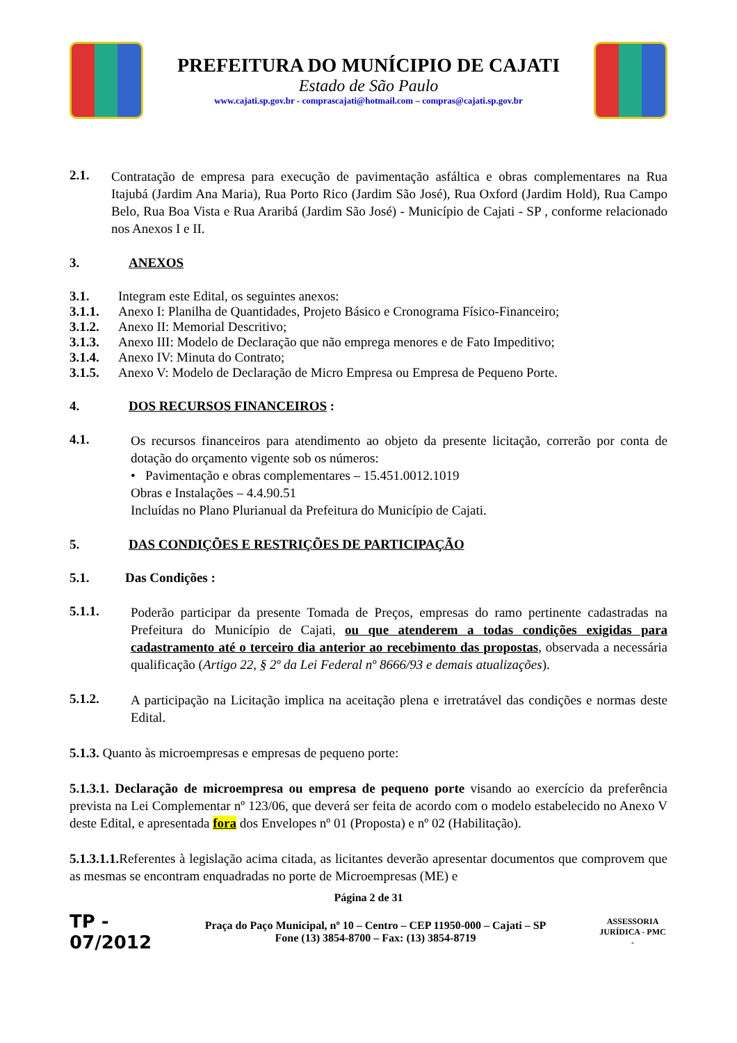PREFEITURA DO MUNÍCIPIO DE CAJATI
Estado de São Paulo
www.cajati.sp.gov.br - comprascajati@hotmail.com – compras@cajati.sp.gov.br
2.1.
Contratação de empresa para execução de pavimentação asfáltica e obras complementares na Rua Itajubá (Jardim Ana Maria), Rua Porto Rico (Jardim São José), Rua Oxford (Jardim Hold), Rua Campo Belo, Rua Boa Vista e Rua Araribá (Jardim São José) - Município de Cajati - SP , conforme relacionado nos Anexos I e II.
3. ANEXOS
3.1. Integram este Edital, os seguintes anexos:
3.1.1. Anexo I: Planilha de Quantidades, Projeto Básico e Cronograma Físico-Financeiro;
3.1.2. Anexo II: Memorial Descritivo;
3.1.3. Anexo III: Modelo de Declaração que não emprega menores e de Fato Impeditivo;
3.1.4. Anexo IV: Minuta do Contrato;
3.1.5. Anexo V: Modelo de Declaração de Micro Empresa ou Empresa de Pequeno Porte.
4. DOS RECURSOS FINANCEIROS :
4.1.
Os recursos financeiros para atendimento ao objeto da presente licitação, correrão por conta de dotação do orçamento vigente sob os números:
• Pavimentação e obras complementares – 15.451.0012.1019
Obras e Instalações – 4.4.90.51
Incluídas no Plano Plurianual da Prefeitura do Município de Cajati.
5. DAS CONDIÇÕES E RESTRIÇÕES DE PARTICIPAÇÃO
5.1. Das Condições :
5.1.1.
Poderão participar da presente Tomada de Preços, empresas do ramo pertinente cadastradas na Prefeitura do Município de Cajati, ou que atenderem a todas condições exigidas para cadastramento até o terceiro dia anterior ao recebimento das propostas, observada a necessária qualificação (Artigo 22, § 2º da Lei Federal nº 8666/93 e demais atualizações).
5.1.2.
A participação na Licitação implica na aceitação plena e irretratável das condições e normas deste Edital.
5.1.3. Quanto às microempresas e empresas de pequeno porte:
5.1.3.1. Declaração de microempresa ou empresa de pequeno porte visando ao exercício da preferência prevista na Lei Complementar nº 123/06, que deverá ser feita de acordo com o modelo estabelecido no Anexo V deste Edital, e apresentada fora dos Envelopes nº 01 (Proposta) e nº 02 (Habilitação).
5.1.3.1.1. Referentes à legislação acima citada, as licitantes deverão apresentar documentos que comprovem que as mesmas se encontram enquadradas no porte de Microempresas (ME) e
Página 2 de 31
TP - 07/2012
Praça do Paço Municipal, nº 10 – Centro – CEP 11950-000 – Cajati – SP
Fone (13) 3854-8700 – Fax: (13) 3854-8719
ASSESSORIA JURÍDICA - PMC -